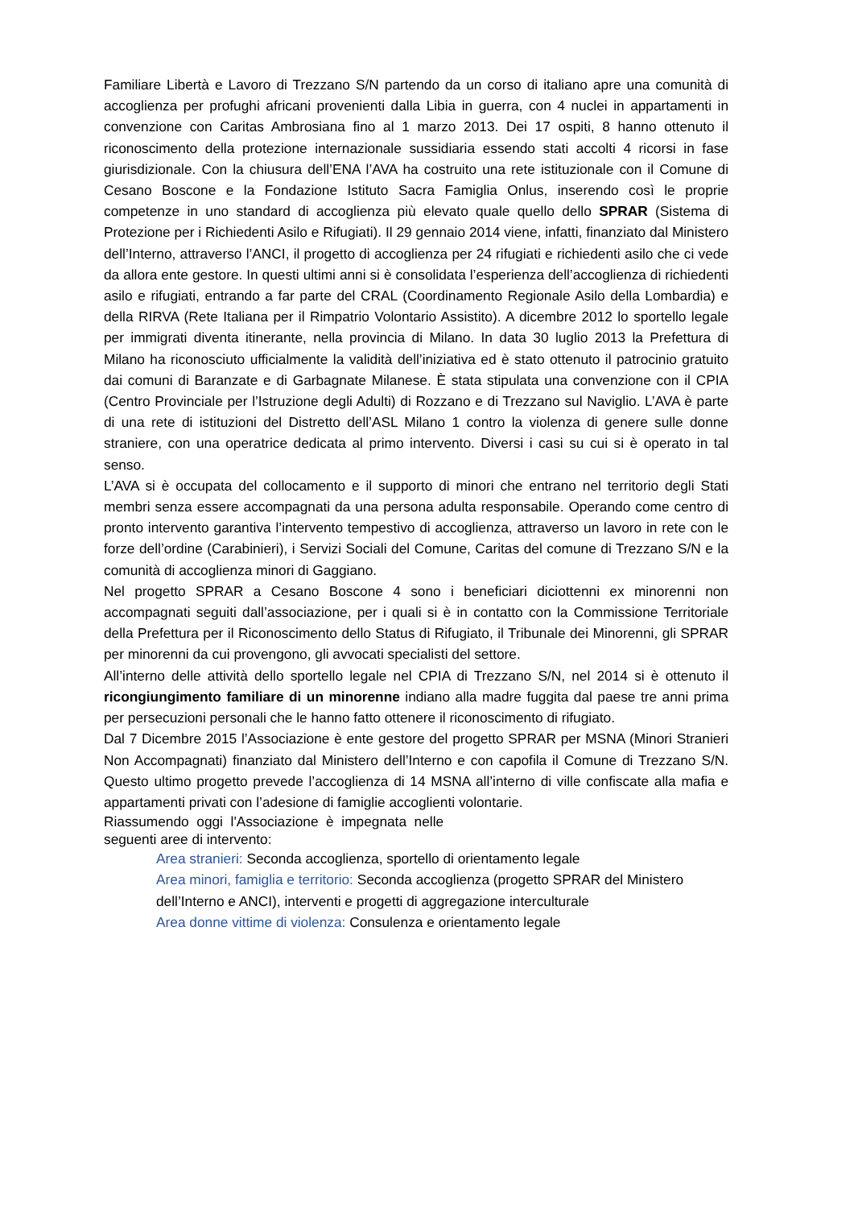Familiare Libertà e Lavoro di Trezzano S/N partendo da un corso di italiano apre una comunità di accoglienza per profughi africani provenienti dalla Libia in guerra, con 4 nuclei in appartamenti in convenzione con Caritas Ambrosiana fino al 1 marzo 2013. Dei 17 ospiti, 8 hanno ottenuto il riconoscimento della protezione internazionale sussidiaria essendo stati accolti 4 ricorsi in fase giurisdizionale. Con la chiusura dell’ENA l’AVA ha costruito una rete istituzionale con il Comune di Cesano Boscone e la Fondazione Istituto Sacra Famiglia Onlus, inserendo così le proprie competenze in uno standard di accoglienza più elevato quale quello dello SPRAR (Sistema di Protezione per i Richiedenti Asilo e Rifugiati). Il 29 gennaio 2014 viene, infatti, finanziato dal Ministero dell’Interno, attraverso l’ANCI, il progetto di accoglienza per 24 rifugiati e richiedenti asilo che ci vede da allora ente gestore. In questi ultimi anni si è consolidata l’esperienza dell’accoglienza di richiedenti asilo e rifugiati, entrando a far parte del CRAL (Coordinamento Regionale Asilo della Lombardia) e della RIRVA (Rete Italiana per il Rimpatrio Volontario Assistito). A dicembre 2012 lo sportello legale per immigrati diventa itinerante, nella provincia di Milano. In data 30 luglio 2013 la Prefettura di Milano ha riconosciuto ufficialmente la validità dell’iniziativa ed è stato ottenuto il patrocinio gratuito dai comuni di Baranzate e di Garbagnate Milanese. È stata stipulata una convenzione con il CPIA (Centro Provinciale per l’Istruzione degli Adulti) di Rozzano e di Trezzano sul Naviglio. L’AVA è parte di una rete di istituzioni del Distretto dell’ASL Milano 1 contro la violenza di genere sulle donne straniere, con una operatrice dedicata al primo intervento. Diversi i casi su cui si è operato in tal senso.
L’AVA si è occupata del collocamento e il supporto di minori che entrano nel territorio degli Stati membri senza essere accompagnati da una persona adulta responsabile. Operando come centro di pronto intervento garantiva l’intervento tempestivo di accoglienza, attraverso un lavoro in rete con le forze dell’ordine (Carabinieri), i Servizi Sociali del Comune, Caritas del comune di Trezzano S/N e la comunità di accoglienza minori di Gaggiano.
Nel progetto SPRAR a Cesano Boscone 4 sono i beneficiari diciottenni ex minorenni non accompagnati seguiti dall’associazione, per i quali si è in contatto con la Commissione Territoriale della Prefettura per il Riconoscimento dello Status di Rifugiato, il Tribunale dei Minorenni, gli SPRAR per minorenni da cui provengono, gli avvocati specialisti del settore.
All’interno delle attività dello sportello legale nel CPIA di Trezzano S/N, nel 2014 si è ottenuto il ricongiungimento familiare di un minorenne indiano alla madre fuggita dal paese tre anni prima per persecuzioni personali che le hanno fatto ottenere il riconoscimento di rifugiato.
Dal 7 Dicembre 2015 l’Associazione è ente gestore del progetto SPRAR per MSNA (Minori Stranieri Non Accompagnati) finanziato dal Ministero dell’Interno e con capofila il Comune di Trezzano S/N. Questo ultimo progetto prevede l’accoglienza di 14 MSNA all’interno di ville confiscate alla mafia e appartamenti privati con l’adesione di famiglie accoglienti volontarie.
Riassumendo oggi l'Associazione è impegnata nelle
seguenti aree di intervento:
Area stranieri: Seconda accoglienza, sportello di orientamento legale
Area minori, famiglia e territorio: Seconda accoglienza (progetto SPRAR del Ministero dell’Interno e ANCI), interventi e progetti di aggregazione interculturale
Area donne vittime di violenza: Consulenza e orientamento legale